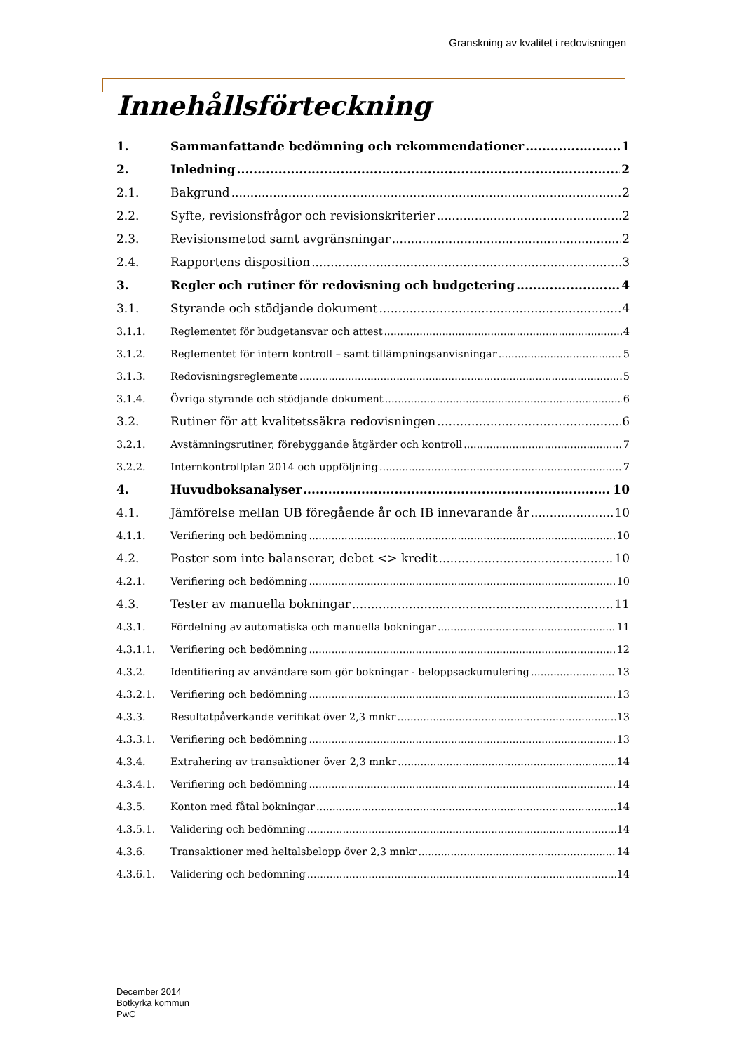Granskning av kvalitet i redovisningen
Innehållsförteckning
1. Sammanfattande bedömning och rekommendationer 1
2. Inledning 2
2.1. Bakgrund 2
2.2. Syfte, revisionsfrågor och revisionskriterier 2
2.3. Revisionsmetod samt avgränsningar 2
2.4. Rapportens disposition 3
3. Regler och rutiner för redovisning och budgetering 4
3.1. Styrande och stödjande dokument 4
3.1.1. Reglementet för budgetansvar och attest 4
3.1.2. Reglementet för intern kontroll – samt tillämpningsanvisningar 5
3.1.3. Redovisningsreglemente 5
3.1.4. Övriga styrande och stödjande dokument 6
3.2. Rutiner för att kvalitetssäkra redovisningen 6
3.2.1. Avstämningsrutiner, förebyggande åtgärder och kontroll 7
3.2.2. Internkontrollplan 2014 och uppföljning 7
4. Huvudboksanalyser 10
4.1. Jämförelse mellan UB föregående år och IB innevarande år 10
4.1.1. Verifiering och bedömning 10
4.2. Poster som inte balanserar, debet <> kredit 10
4.2.1. Verifiering och bedömning 10
4.3. Tester av manuella bokningar 11
4.3.1. Fördelning av automatiska och manuella bokningar 11
4.3.1.1. Verifiering och bedömning 12
4.3.2. Identifiering av användare som gör bokningar - beloppsackumulering 13
4.3.2.1. Verifiering och bedömning 13
4.3.3. Resultatpåverkande verifikat över 2,3 mnkr 13
4.3.3.1. Verifiering och bedömning 13
4.3.4. Extrahering av transaktioner över 2,3 mnkr 14
4.3.4.1. Verifiering och bedömning 14
4.3.5. Konton med fåtal bokningar 14
4.3.5.1. Validering och bedömning 14
4.3.6. Transaktioner med heltalsbelopp över 2,3 mnkr 14
4.3.6.1. Validering och bedömning 14
December 2014
Botkyrka kommun
PwC